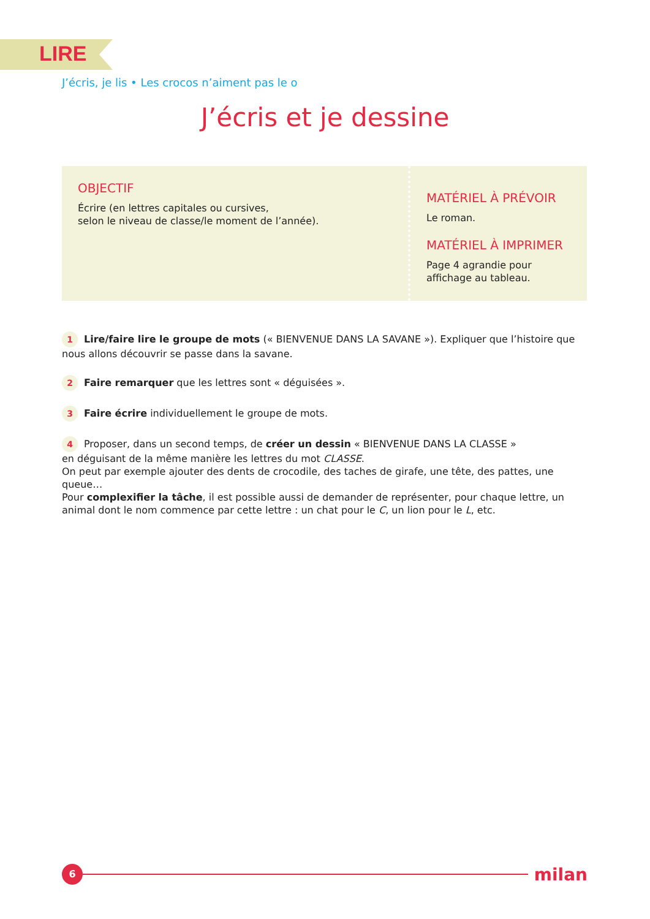LIRE
J’écris, je lis • Les crocos n’aiment pas le o
J’écris et je dessine
OBJECTIF
Écrire (en lettres capitales ou cursives,
selon le niveau de classe/le moment de l’année).
MATÉRIEL À PRÉVOIR
Le roman.
MATÉRIEL À IMPRIMER
Page 4 agrandie pour
affichage au tableau.
1 Lire/faire lire le groupe de mots (« BIENVENUE DANS LA SAVANE »). Expliquer que l’histoire que nous allons découvrir se passe dans la savane.
2 Faire remarquer que les lettres sont « déguisées ».
3 Faire écrire individuellement le groupe de mots.
4 Proposer, dans un second temps, de créer un dessin « BIENVENUE DANS LA CLASSE »
en déguisant de la même manière les lettres du mot CLASSE.
On peut par exemple ajouter des dents de crocodile, des taches de girafe, une tête, des pattes, une queue…
Pour complexifier la tâche, il est possible aussi de demander de représenter, pour chaque lettre, un animal dont le nom commence par cette lettre : un chat pour le C, un lion pour le L, etc.
6
milan